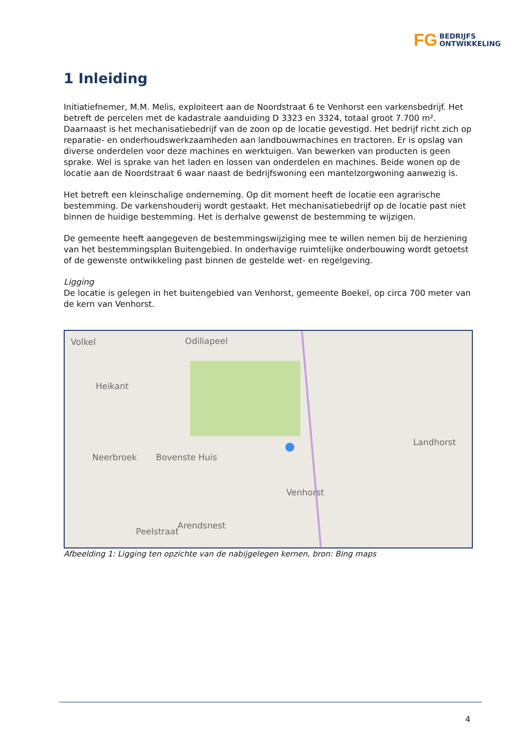FG BEDRIJFS
ONTWIKKELING
1 Inleiding
Initiatiefnemer, M.M. Melis, exploiteert aan de Noordstraat 6 te Venhorst een varkensbedrijf. Het betreft de percelen met de kadastrale aanduiding D 3323 en 3324, totaal groot 7.700 m². Daarnaast is het mechanisatiebedrijf van de zoon op de locatie gevestigd. Het bedrijf richt zich op reparatie- en onderhoudswerkzaamheden aan landbouwmachines en tractoren. Er is opslag van diverse onderdelen voor deze machines en werktuigen. Van bewerken van producten is geen sprake. Wel is sprake van het laden en lossen van onderdelen en machines. Beide wonen op de locatie aan de Noordstraat 6 waar naast de bedrijfswoning een mantelzorgwoning aanwezig is.
Het betreft een kleinschalige onderneming. Op dit moment heeft de locatie een agrarische bestemming. De varkenshouderij wordt gestaakt. Het mechanisatiebedrijf op de locatie past niet binnen de huidige bestemming. Het is derhalve gewenst de bestemming te wijzigen.
De gemeente heeft aangegeven de bestemmingswijziging mee te willen nemen bij de herziening van het bestemmingsplan Buitengebied. In onderhavige ruimtelijke onderbouwing wordt getoetst of de gewenste ontwikkeling past binnen de gestelde wet- en regelgeving.
Ligging
De locatie is gelegen in het buitengebied van Venhorst, gemeente Boekel, op circa 700 meter van de kern van Venhorst.
Volkel Odiliapeel
Heikant
Neerbroek Bovenste Huis
Landhorst
Venhorst
Peelstraat
Arendsnest
Afbeelding 1: Ligging ten opzichte van de nabijgelegen kernen, bron: Bing maps
4